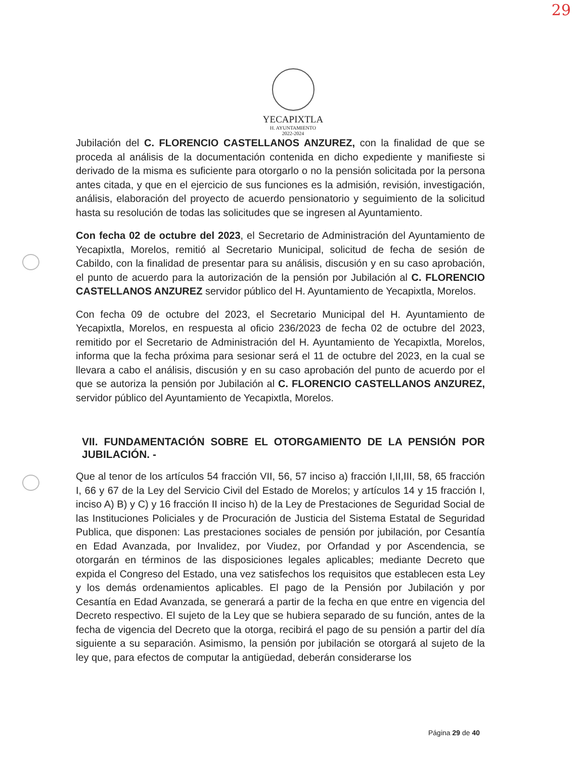29
YECAPIXTLA
H. AYUNTAMIENTO
2022-2024
Jubilación del C. FLORENCIO CASTELLANOS ANZUREZ, con la finalidad de que se proceda al análisis de la documentación contenida en dicho expediente y manifieste si derivado de la misma es suficiente para otorgarlo o no la pensión solicitada por la persona antes citada, y que en el ejercicio de sus funciones es la admisión, revisión, investigación, análisis, elaboración del proyecto de acuerdo pensionatorio y seguimiento de la solicitud hasta su resolución de todas las solicitudes que se ingresen al Ayuntamiento.
Con fecha 02 de octubre del 2023, el Secretario de Administración del Ayuntamiento de Yecapixtla, Morelos, remitió al Secretario Municipal, solicitud de fecha de sesión de Cabildo, con la finalidad de presentar para su análisis, discusión y en su caso aprobación, el punto de acuerdo para la autorización de la pensión por Jubilación al C. FLORENCIO CASTELLANOS ANZUREZ servidor público del H. Ayuntamiento de Yecapixtla, Morelos.
Con fecha 09 de octubre del 2023, el Secretario Municipal del H. Ayuntamiento de Yecapixtla, Morelos, en respuesta al oficio 236/2023 de fecha 02 de octubre del 2023, remitido por el Secretario de Administración del H. Ayuntamiento de Yecapixtla, Morelos, informa que la fecha próxima para sesionar será el 11 de octubre del 2023, en la cual se llevara a cabo el análisis, discusión y en su caso aprobación del punto de acuerdo por el que se autoriza la pensión por Jubilación al C. FLORENCIO CASTELLANOS ANZUREZ, servidor público del Ayuntamiento de Yecapixtla, Morelos.
VII. FUNDAMENTACIÓN SOBRE EL OTORGAMIENTO DE LA PENSIÓN POR JUBILACIÓN. -
Que al tenor de los artículos 54 fracción VII, 56, 57 inciso a) fracción I,II,III, 58, 65 fracción I, 66 y 67 de la Ley del Servicio Civil del Estado de Morelos; y artículos 14 y 15 fracción I, inciso A) B) y C) y 16 fracción II inciso h) de la Ley de Prestaciones de Seguridad Social de las Instituciones Policiales y de Procuración de Justicia del Sistema Estatal de Seguridad Publica, que disponen: Las prestaciones sociales de pensión por jubilación, por Cesantía en Edad Avanzada, por Invalidez, por Viudez, por Orfandad y por Ascendencia, se otorgarán en términos de las disposiciones legales aplicables; mediante Decreto que expida el Congreso del Estado, una vez satisfechos los requisitos que establecen esta Ley y los demás ordenamientos aplicables. El pago de la Pensión por Jubilación y por Cesantía en Edad Avanzada, se generará a partir de la fecha en que entre en vigencia del Decreto respectivo. El sujeto de la Ley que se hubiera separado de su función, antes de la fecha de vigencia del Decreto que la otorga, recibirá el pago de su pensión a partir del día siguiente a su separación. Asimismo, la pensión por jubilación se otorgará al sujeto de la ley que, para efectos de computar la antigüedad, deberán considerarse los
Página 29 de 40